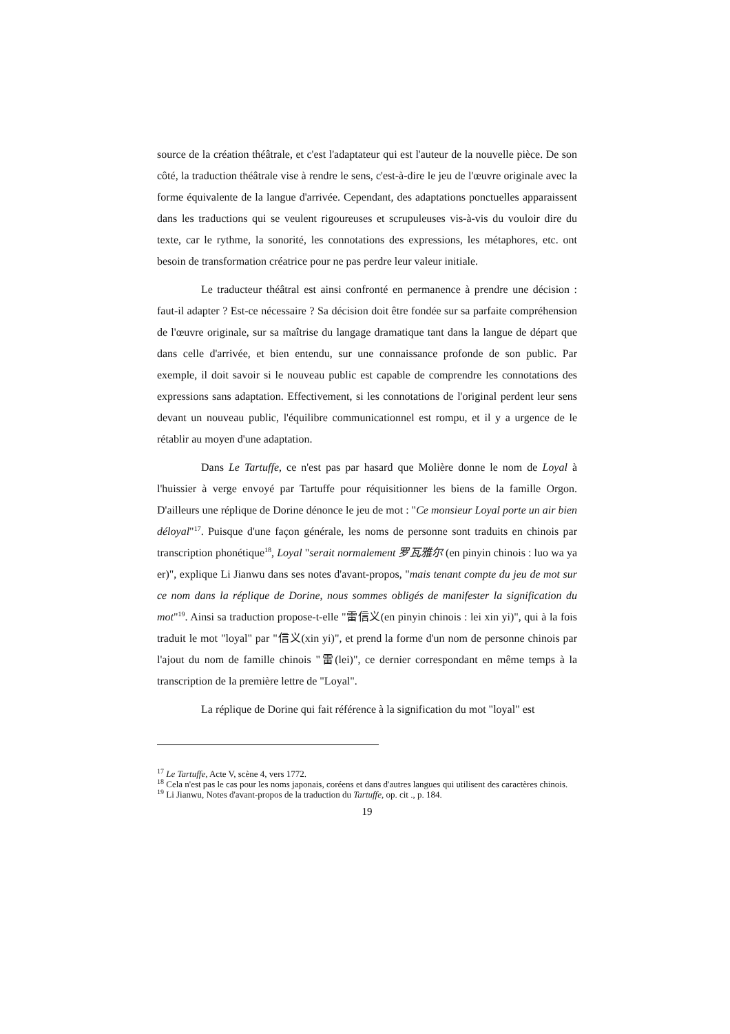source de la création théâtrale, et c'est l'adaptateur qui est l'auteur de la nouvelle pièce. De son côté, la traduction théâtrale vise à rendre le sens, c'est-à-dire le jeu de l'œuvre originale avec la forme équivalente de la langue d'arrivée. Cependant, des adaptations ponctuelles apparaissent dans les traductions qui se veulent rigoureuses et scrupuleuses vis-à-vis du vouloir dire du texte, car le rythme, la sonorité, les connotations des expressions, les métaphores, etc. ont besoin de transformation créatrice pour ne pas perdre leur valeur initiale.
Le traducteur théâtral est ainsi confronté en permanence à prendre une décision : faut-il adapter ? Est-ce nécessaire ? Sa décision doit être fondée sur sa parfaite compréhension de l'œuvre originale, sur sa maîtrise du langage dramatique tant dans la langue de départ que dans celle d'arrivée, et bien entendu, sur une connaissance profonde de son public. Par exemple, il doit savoir si le nouveau public est capable de comprendre les connotations des expressions sans adaptation. Effectivement, si les connotations de l'original perdent leur sens devant un nouveau public, l'équilibre communicationnel est rompu, et il y a urgence de le rétablir au moyen d'une adaptation.
Dans Le Tartuffe, ce n'est pas par hasard que Molière donne le nom de Loyal à l'huissier à verge envoyé par Tartuffe pour réquisitionner les biens de la famille Orgon. D'ailleurs une réplique de Dorine dénonce le jeu de mot : "Ce monsieur Loyal porte un air bien déloyal"<sup>17</sup>. Puisque d'une façon générale, les noms de personne sont traduits en chinois par transcription phonétique<sup>18</sup>, Loyal "serait normalement 罗瓦雅尔 (en pinyin chinois : luo wa ya er)", explique Li Jianwu dans ses notes d'avant-propos, "mais tenant compte du jeu de mot sur ce nom dans la réplique de Dorine, nous sommes obligés de manifester la signification du mot"<sup>19</sup>. Ainsi sa traduction propose-t-elle "雷信义(en pinyin chinois : lei xin yi)", qui à la fois traduit le mot "loyal" par "信义(xin yi)", et prend la forme d'un nom de personne chinois par l'ajout du nom de famille chinois "雷(lei)", ce dernier correspondant en même temps à la transcription de la première lettre de "Loyal".
La réplique de Dorine qui fait référence à la signification du mot "loyal" est
<sup>17</sup> Le Tartuffe, Acte V, scène 4, vers 1772.
<sup>18</sup> Cela n'est pas le cas pour les noms japonais, coréens et dans d'autres langues qui utilisent des caractères chinois.
<sup>19</sup> Li Jianwu, Notes d'avant-propos de la traduction du Tartuffe, op. cit ., p. 184.
19